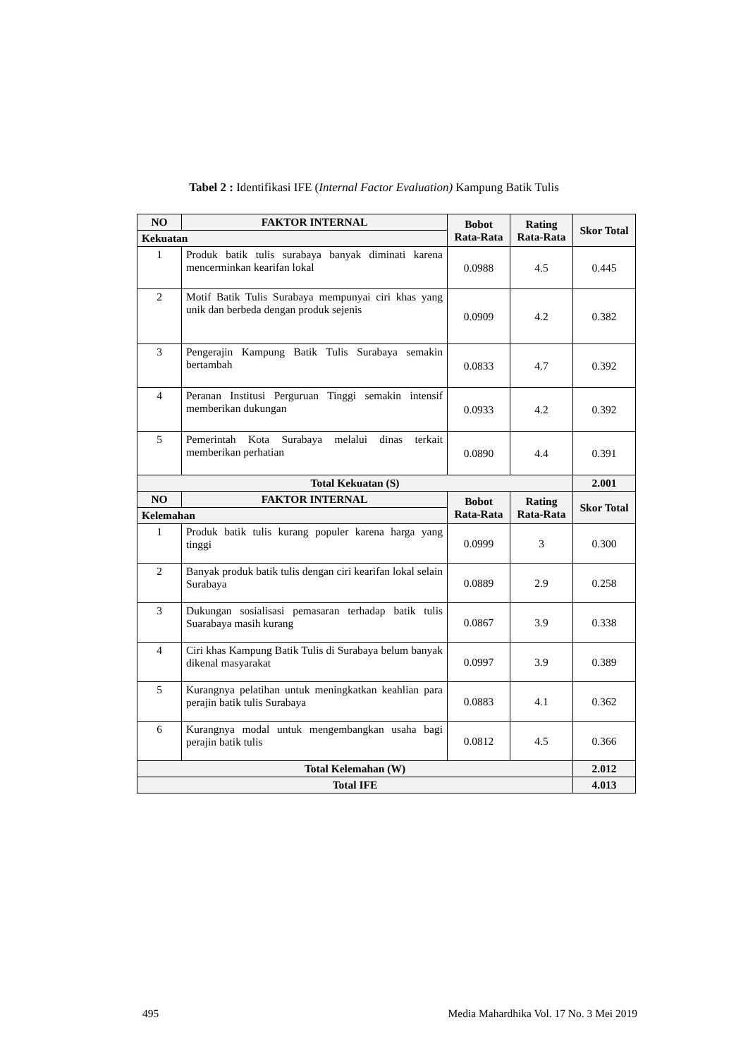Tabel 2 : Identifikasi IFE (Internal Factor Evaluation) Kampung Batik Tulis
| NO | FAKTOR INTERNAL | Bobot Rata-Rata | Rating Rata-Rata | Skor Total |
| --- | --- | --- | --- | --- |
| Kekuatan | | | | |
| 1 | Produk batik tulis surabaya banyak diminati karena mencerminkan kearifan lokal | 0.0988 | 4.5 | 0.445 |
| 2 | Motif Batik Tulis Surabaya mempunyai ciri khas yang unik dan berbeda dengan produk sejenis | 0.0909 | 4.2 | 0.382 |
| 3 | Pengerajin Kampung Batik Tulis Surabaya semakin bertambah | 0.0833 | 4.7 | 0.392 |
| 4 | Peranan Institusi Perguruan Tinggi semakin intensif memberikan dukungan | 0.0933 | 4.2 | 0.392 |
| 5 | Pemerintah Kota Surabaya melalui dinas terkait memberikan perhatian | 0.0890 | 4.4 | 0.391 |
| Total Kekuatan (S) | | | | 2.001 |
| NO | FAKTOR INTERNAL | Bobot Rata-Rata | Rating Rata-Rata | Skor Total |
| Kelemahan | | | | |
| 1 | Produk batik tulis kurang populer karena harga yang tinggi | 0.0999 | 3 | 0.300 |
| 2 | Banyak produk batik tulis dengan ciri kearifan lokal selain Surabaya | 0.0889 | 2.9 | 0.258 |
| 3 | Dukungan sosialisasi pemasaran terhadap batik tulis Suarabaya masih kurang | 0.0867 | 3.9 | 0.338 |
| 4 | Ciri khas Kampung Batik Tulis di Surabaya belum banyak dikenal masyarakat | 0.0997 | 3.9 | 0.389 |
| 5 | Kurangnya pelatihan untuk meningkatkan keahlian para perajin batik tulis Surabaya | 0.0883 | 4.1 | 0.362 |
| 6 | Kurangnya modal untuk mengembangkan usaha bagi perajin batik tulis | 0.0812 | 4.5 | 0.366 |
| Total Kelemahan (W) | | | | 2.012 |
| Total IFE | | | | 4.013 |
495 Media Mahardhika Vol. 17 No. 3 Mei 2019